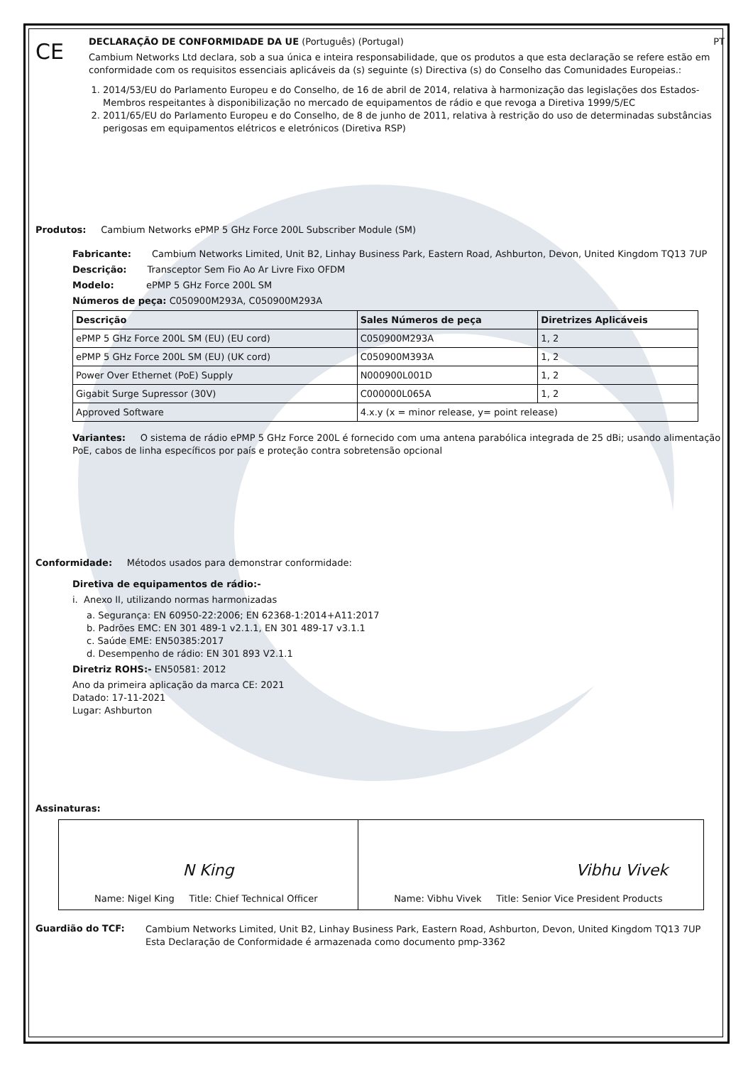CE
DECLARAÇÃO DE CONFORMIDADE DA UE (Português) (Portugal) PT
Cambium Networks Ltd declara, sob a sua única e inteira responsabilidade, que os produtos a que esta declaração se refere estão em conformidade com os requisitos essenciais aplicáveis da (s) seguinte (s) Directiva (s) do Conselho das Comunidades Europeias.:
1. 2014/53/EU do Parlamento Europeu e do Conselho, de 16 de abril de 2014, relativa à harmonização das legislações dos Estados-Membros respeitantes à disponibilização no mercado de equipamentos de rádio e que revoga a Diretiva 1999/5/EC
2. 2011/65/EU do Parlamento Europeu e do Conselho, de 8 de junho de 2011, relativa à restrição do uso de determinadas substâncias perigosas em equipamentos elétricos e eletrónicos (Diretiva RSP)
Produtos: Cambium Networks ePMP 5 GHz Force 200L Subscriber Module (SM)
Fabricante: Cambium Networks Limited, Unit B2, Linhay Business Park, Eastern Road, Ashburton, Devon, United Kingdom TQ13 7UP
Descrição: Transceptor Sem Fio Ao Ar Livre Fixo OFDM
Modelo: ePMP 5 GHz Force 200L SM
Números de peça: C050900M293A, C050900M293A
| Descrição | Sales Números de peça | Diretrizes Aplicáveis |
| --- | --- | --- |
| ePMP 5 GHz Force 200L SM (EU) (EU cord) | C050900M293A | 1, 2 |
| ePMP 5 GHz Force 200L SM (EU) (UK cord) | C050900M393A | 1, 2 |
| Power Over Ethernet (PoE) Supply | N000900L001D | 1, 2 |
| Gigabit Surge Supressor (30V) | C000000L065A | 1, 2 |
| Approved Software | 4.x.y (x = minor release, y= point release) | |
Variantes: O sistema de rádio ePMP 5 GHz Force 200L é fornecido com uma antena parabólica integrada de 25 dBi; usando alimentação PoE, cabos de linha específicos por país e proteção contra sobretensão opcional
Conformidade: Métodos usados para demonstrar conformidade:
Diretiva de equipamentos de rádio:-
i. Anexo II, utilizando normas harmonizadas
a. Segurança: EN 60950-22:2006; EN 62368-1:2014+A11:2017
b. Padrões EMC: EN 301 489-1 v2.1.1, EN 301 489-17 v3.1.1
c. Saúde EME: EN50385:2017
d. Desempenho de rádio: EN 301 893 V2.1.1
Diretriz ROHS:- EN50581: 2012
Ano da primeira aplicação da marca CE: 2021
Datado: 17-11-2021
Lugar: Ashburton
Assinaturas:
| N King Name: Nigel King Title: Chief Technical Officer | Vibhu Vivek Name: Vibhu Vivek Title: Senior Vice President Products |
Guardião do TCF:
Cambium Networks Limited, Unit B2, Linhay Business Park, Eastern Road, Ashburton, Devon, United Kingdom TQ13 7UP
Esta Declaração de Conformidade é armazenada como documento pmp-3362